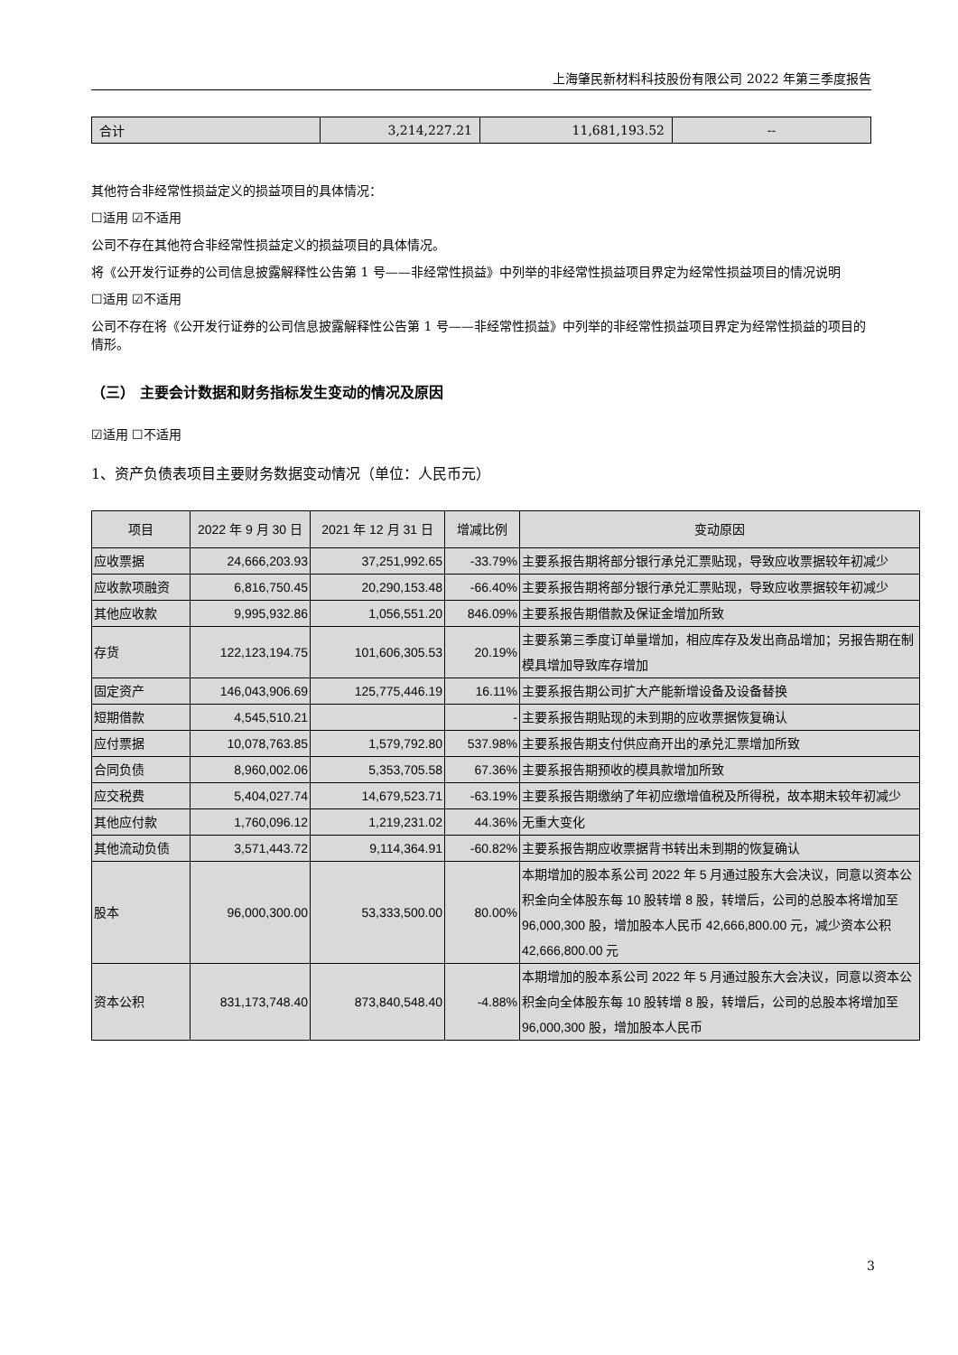上海肇民新材料科技股份有限公司 2022 年第三季度报告
| 合计 | 3,214,227.21 | 11,681,193.52 | -- |
其他符合非经常性损益定义的损益项目的具体情况：
☐适用 ☑不适用
公司不存在其他符合非经常性损益定义的损益项目的具体情况。
将《公开发行证券的公司信息披露解释性公告第 1 号——非经常性损益》中列举的非经常性损益项目界定为经常性损益项目的情况说明
☐适用 ☑不适用
公司不存在将《公开发行证券的公司信息披露解释性公告第 1 号——非经常性损益》中列举的非经常性损益项目界定为经常性损益的项目的情形。
（三） 主要会计数据和财务指标发生变动的情况及原因
☑适用 ☐不适用
1、资产负债表项目主要财务数据变动情况（单位：人民币元）
| 项目 | 2022 年 9 月 30 日 | 2021 年 12 月 31 日 | 增减比例 | 变动原因 |
| --- | --- | --- | --- | --- |
| 应收票据 | 24,666,203.93 | 37,251,992.65 | -33.79% | 主要系报告期将部分银行承兑汇票贴现，导致应收票据较年初减少 |
| 应收款项融资 | 6,816,750.45 | 20,290,153.48 | -66.40% | 主要系报告期将部分银行承兑汇票贴现，导致应收票据较年初减少 |
| 其他应收款 | 9,995,932.86 | 1,056,551.20 | 846.09% | 主要系报告期借款及保证金增加所致 |
| 存货 | 122,123,194.75 | 101,606,305.53 | 20.19% | 主要系第三季度订单量增加，相应库存及发出商品增加；另报告期在制模具增加导致库存增加 |
| 固定资产 | 146,043,906.69 | 125,775,446.19 | 16.11% | 主要系报告期公司扩大产能新增设备及设备替换 |
| 短期借款 | 4,545,510.21 | | - | 主要系报告期贴现的未到期的应收票据恢复确认 |
| 应付票据 | 10,078,763.85 | 1,579,792.80 | 537.98% | 主要系报告期支付供应商开出的承兑汇票增加所致 |
| 合同负债 | 8,960,002.06 | 5,353,705.58 | 67.36% | 主要系报告期预收的模具款增加所致 |
| 应交税费 | 5,404,027.74 | 14,679,523.71 | -63.19% | 主要系报告期缴纳了年初应缴增值税及所得税，故本期末较年初减少 |
| 其他应付款 | 1,760,096.12 | 1,219,231.02 | 44.36% | 无重大变化 |
| 其他流动负债 | 3,571,443.72 | 9,114,364.91 | -60.82% | 主要系报告期应收票据背书转出未到期的恢复确认 |
| 股本 | 96,000,300.00 | 53,333,500.00 | 80.00% | 本期增加的股本系公司 2022 年 5 月通过股东大会决议，同意以资本公积金向全体股东每 10 股转增 8 股，转增后，公司的总股本将增加至 96,000,300 股，增加股本人民币 42,666,800.00 元，减少资本公积 42,666,800.00 元 |
| 资本公积 | 831,173,748.40 | 873,840,548.40 | -4.88% | 本期增加的股本系公司 2022 年 5 月通过股东大会决议，同意以资本公积金向全体股东每 10 股转增 8 股，转增后，公司的总股本将增加至 96,000,300 股，增加股本人民币 |
3